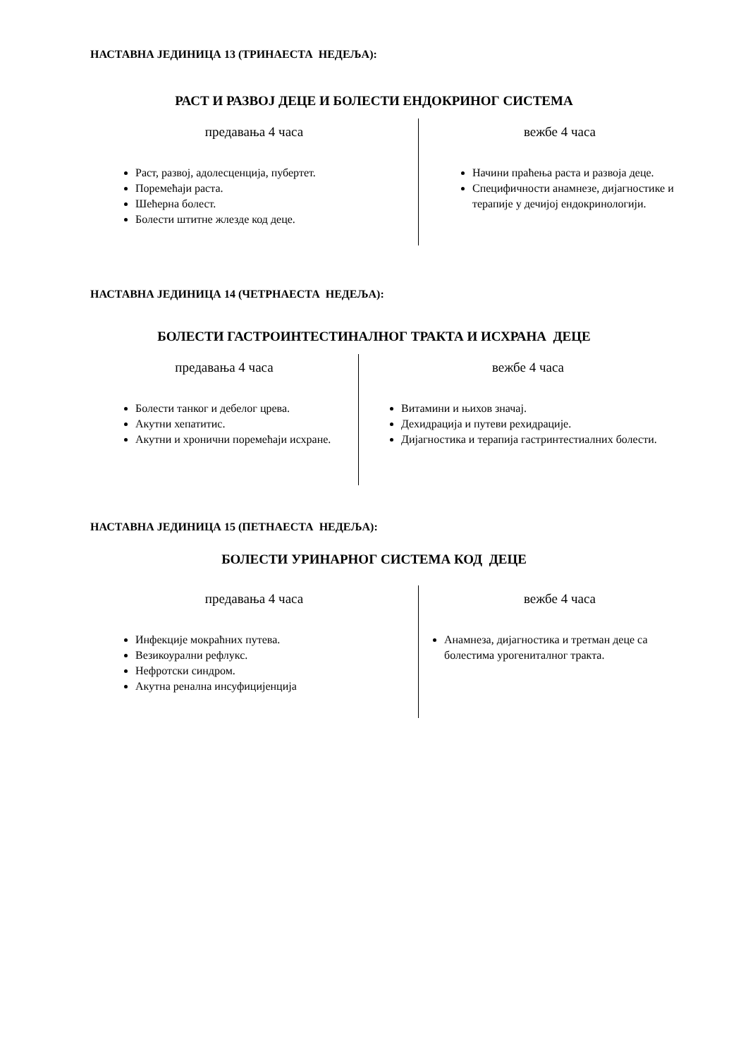НАСТАВНА ЈЕДИНИЦА 13 (ТРИНАЕСТА НЕДЕЉА):
РАСТ И РАЗВОЈ ДЕЦЕ И БОЛЕСТИ ЕНДОКРИНОГ СИСТЕМА
предавања 4 часа
Раст, развој, адолесценција, пубертет.
Поремећаји раста.
Шећерна болест.
Болести штитне жлезде код деце.
вежбе 4 часа
Начини праћења раста и развоја деце.
Специфичности анамнезе, дијагностике и терапије у дечијој ендокринологији.
НАСТАВНА ЈЕДИНИЦА 14 (ЧЕТРНАЕСТА НЕДЕЉА):
БОЛЕСТИ ГАСТРОИНТЕСТИНАЛНОГ ТРАКТА И ИСХРАНА ДЕЦЕ
предавања 4 часа
Болести танког и дебелог црева.
Акутни хепатитис.
Акутни и хронични поремећаји исхране.
вежбе 4 часа
Витамини и њихов значај.
Дехидрација и путеви рехидрације.
Дијагностика и терапија гастринтестиалних болести.
НАСТАВНА ЈЕДИНИЦА 15 (ПЕТНАЕСТА НЕДЕЉА):
БОЛЕСТИ УРИНАРНОГ СИСТЕМА КОД ДЕЦЕ
предавања 4 часа
Инфекције мокраћних путева.
Везикоурални рефлукс.
Нефротски синдром.
Акутна ренална инсуфицијенција
вежбе 4 часа
Анамнеза, дијагностика и третман деце са болестима урогениталног тракта.